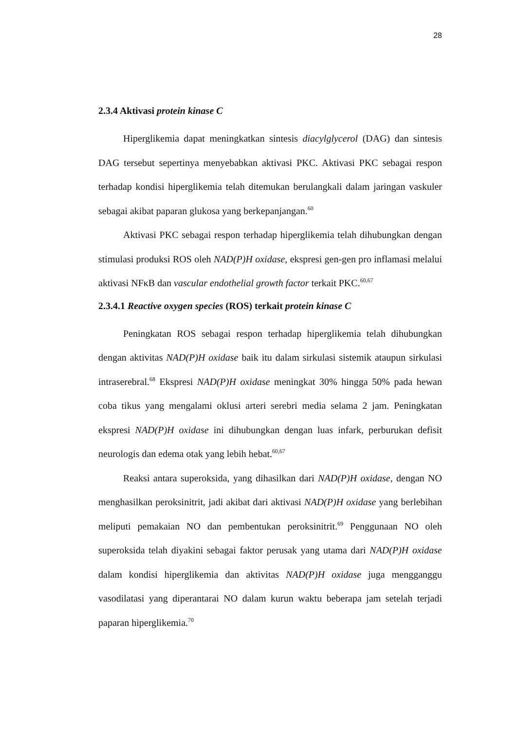28
2.3.4 Aktivasi protein kinase C
Hiperglikemia dapat meningkatkan sintesis diacylglycerol (DAG) dan sintesis DAG tersebut sepertinya menyebabkan aktivasi PKC. Aktivasi PKC sebagai respon terhadap kondisi hiperglikemia telah ditemukan berulangkali dalam jaringan vaskuler sebagai akibat paparan glukosa yang berkepanjangan.<sup>60</sup>
Aktivasi PKC sebagai respon terhadap hiperglikemia telah dihubungkan dengan stimulasi produksi ROS oleh NAD(P)H oxidase, ekspresi gen-gen pro inflamasi melalui aktivasi NFκB dan vascular endothelial growth factor terkait PKC.<sup>60,67</sup>
2.3.4.1 Reactive oxygen species (ROS) terkait protein kinase C
Peningkatan ROS sebagai respon terhadap hiperglikemia telah dihubungkan dengan aktivitas NAD(P)H oxidase baik itu dalam sirkulasi sistemik ataupun sirkulasi intraserebral.<sup>68</sup> Ekspresi NAD(P)H oxidase meningkat 30% hingga 50% pada hewan coba tikus yang mengalami oklusi arteri serebri media selama 2 jam. Peningkatan ekspresi NAD(P)H oxidase ini dihubungkan dengan luas infark, perburukan defisit neurologis dan edema otak yang lebih hebat.<sup>60,67</sup>
Reaksi antara superoksida, yang dihasilkan dari NAD(P)H oxidase, dengan NO menghasilkan peroksinitrit, jadi akibat dari aktivasi NAD(P)H oxidase yang berlebihan meliputi pemakaian NO dan pembentukan peroksinitrit.<sup>69</sup> Penggunaan NO oleh superoksida telah diyakini sebagai faktor perusak yang utama dari NAD(P)H oxidase dalam kondisi hiperglikemia dan aktivitas NAD(P)H oxidase juga mengganggu vasodilatasi yang diperantarai NO dalam kurun waktu beberapa jam setelah terjadi paparan hiperglikemia.<sup>70</sup>